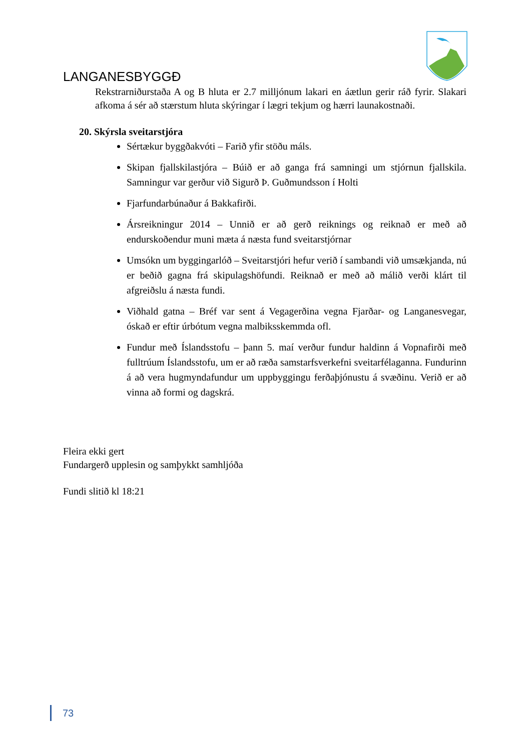LANGANESBYGGĐ
Rekstrarniðurstaða A og B hluta er 2.7 milljónum lakari en áætlun gerir ráð fyrir. Slakari afkoma á sér að stærstum hluta skýringar í lægri tekjum og hærri launakostnaði.
20. Skýrsla sveitarstjóra
Sértækur byggðakvóti – Farið yfir stöðu máls.
Skipan fjallskilastjóra – Búið er að ganga frá samningi um stjórnun fjallskila. Samningur var gerður við Sigurð Þ. Guðmundsson í Holti
Fjarfundarbúnaður á Bakkafirði.
Ársreikningur 2014 – Unnið er að gerð reiknings og reiknað er með að endurskoðendur muni mæta á næsta fund sveitarstjórnar
Umsókn um byggingarlóð – Sveitarstjóri hefur verið í sambandi við umsækjanda, nú er beðið gagna frá skipulagshöfundi. Reiknað er með að málið verði klárt til afgreiðslu á næsta fundi.
Viðhald gatna – Bréf var sent á Vegagerðina vegna Fjarðar- og Langanesvegar, óskað er eftir úrbótum vegna malbiksskemmda ofl.
Fundur með Íslandsstofu – þann 5. maí verður fundur haldinn á Vopnafirði með fulltrúum Íslandsstofu, um er að ræða samstarfsverkefni sveitarfélaganna. Fundurinn á að vera hugmyndafundur um uppbyggingu ferðaþjónustu á svæðinu. Verið er að vinna að formi og dagskrá.
Fleira ekki gert
Fundargerð upplesin og samþykkt samhljóða
Fundi slitið kl 18:21
73